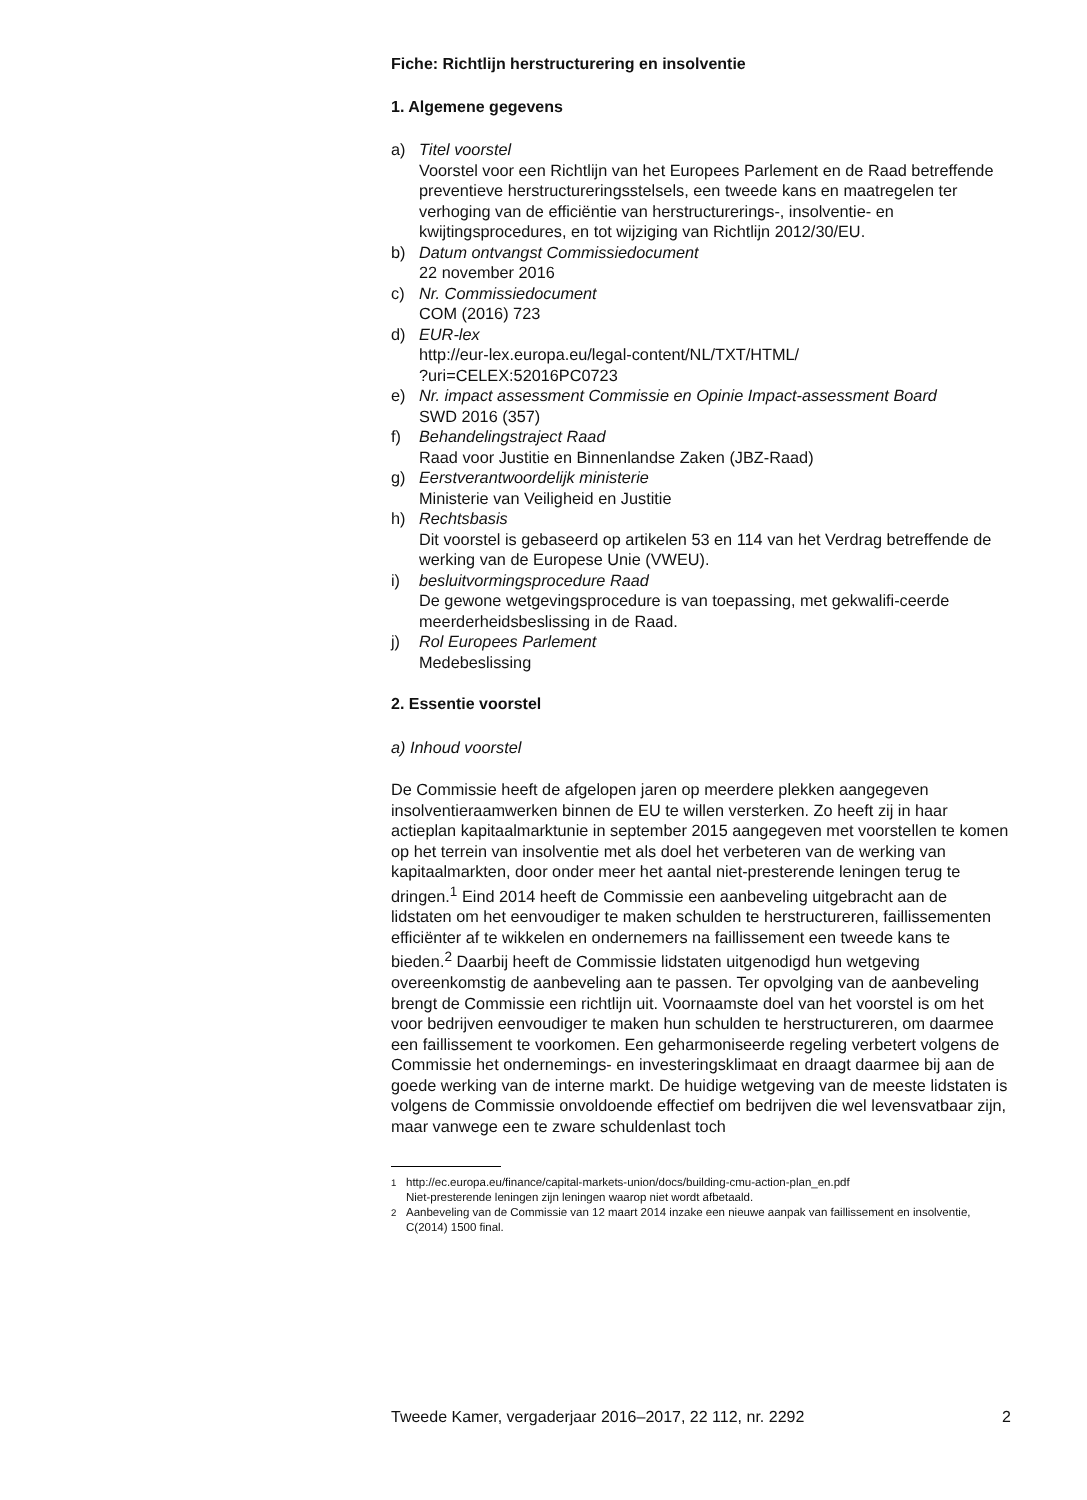Fiche: Richtlijn herstructurering en insolventie
1. Algemene gegevens
a) Titel voorstel
Voorstel voor een Richtlijn van het Europees Parlement en de Raad betreffende preventieve herstructureringsstelsels, een tweede kans en maatregelen ter verhoging van de efficiëntie van herstructurerings-, insolventie- en kwijtingsprocedures, en tot wijziging van Richtlijn 2012/30/EU.
b) Datum ontvangst Commissiedocument
22 november 2016
c) Nr. Commissiedocument
COM (2016) 723
d) EUR-lex
http://eur-lex.europa.eu/legal-content/NL/TXT/HTML/
?uri=CELEX:52016PC0723
e) Nr. impact assessment Commissie en Opinie Impact-assessment Board
SWD 2016 (357)
f) Behandelingstraject Raad
Raad voor Justitie en Binnenlandse Zaken (JBZ-Raad)
g) Eerstverantwoordelijk ministerie
Ministerie van Veiligheid en Justitie
h) Rechtsbasis
Dit voorstel is gebaseerd op artikelen 53 en 114 van het Verdrag betreffende de werking van de Europese Unie (VWEU).
i) besluitvormingsprocedure Raad
De gewone wetgevingsprocedure is van toepassing, met gekwalifi-ceerde meerderheidsbeslissing in de Raad.
j) Rol Europees Parlement
Medebeslissing
2. Essentie voorstel
a) Inhoud voorstel
De Commissie heeft de afgelopen jaren op meerdere plekken aangegeven insolventieraamwerken binnen de EU te willen versterken. Zo heeft zij in haar actieplan kapitaalmarktunie in september 2015 aangegeven met voorstellen te komen op het terrein van insolventie met als doel het verbeteren van de werking van kapitaalmarkten, door onder meer het aantal niet-presterende leningen terug te dringen.<sup>1</sup> Eind 2014 heeft de Commissie een aanbeveling uitgebracht aan de lidstaten om het eenvoudiger te maken schulden te herstructureren, faillissementen efficiënter af te wikkelen en ondernemers na faillissement een tweede kans te bieden.<sup>2</sup> Daarbij heeft de Commissie lidstaten uitgenodigd hun wetgeving overeenkomstig de aanbeveling aan te passen. Ter opvolging van de aanbeveling brengt de Commissie een richtlijn uit. Voornaamste doel van het voorstel is om het voor bedrijven eenvoudiger te maken hun schulden te herstructureren, om daarmee een faillissement te voorkomen. Een geharmoniseerde regeling verbetert volgens de Commissie het ondernemings- en investeringsklimaat en draagt daarmee bij aan de goede werking van de interne markt. De huidige wetgeving van de meeste lidstaten is volgens de Commissie onvoldoende effectief om bedrijven die wel levensvatbaar zijn, maar vanwege een te zware schuldenlast toch
<sup>1</sup> http://ec.europa.eu/finance/capital-markets-union/docs/building-cmu-action-plan_en.pdf
Niet-presterende leningen zijn leningen waarop niet wordt afbetaald.
<sup>2</sup> Aanbeveling van de Commissie van 12 maart 2014 inzake een nieuwe aanpak van faillissement en insolventie, C(2014) 1500 final.
Tweede Kamer, vergaderjaar 2016–2017, 22 112, nr. 2292 2